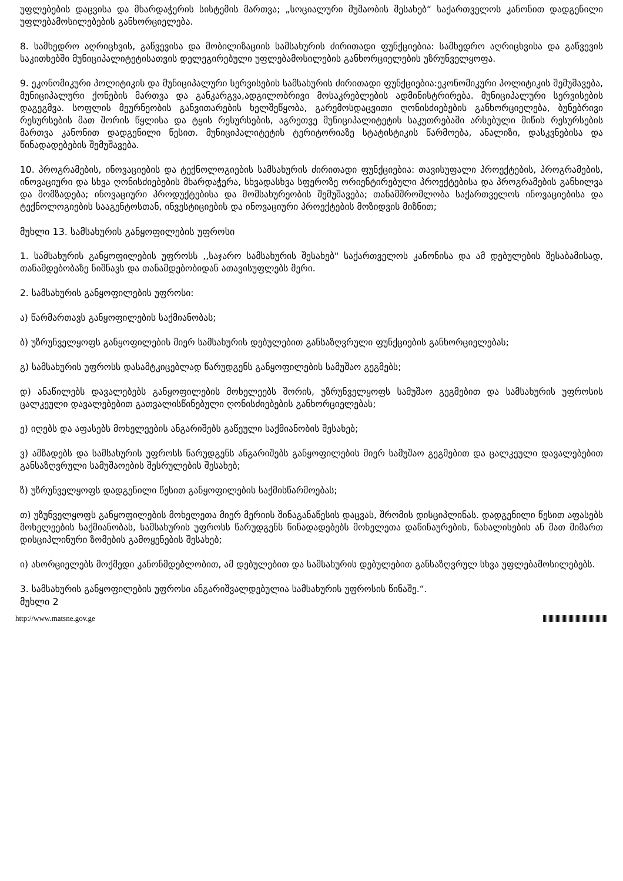უფლებების დაცვისა და მხარდაჭერის სისტემის მართვა; „სოციალური მუშაობის შესახებ“ საქართველოს კანონით დადგენილი უფლებამოსილებების განხორციელება.
8. სამხედრო აღრიცხვის, გაწვევისა და მობილიზაციის სამსახურის ძირითადი ფუნქციებია: სამხედრო აღრიცხვისა და გაწვევის საკითხებში მუნიციპალიტეტისათვის დელეგირებული უფლებამოსილების განხორციელების უზრუნველყოფა.
9. ეკონომიკური პოლიტიკის და მუნიციპალური სერვისების სამსახურის ძირითადი ფუნქციებია:ეკონომიკური პოლიტიკის შემუშავება, მუნიციპალური ქონების მართვა და განკარგვა,ადგილობრივი მოსაკრებლების ადმინისტრირება. მუნიციპალური სერვისების დაგეგმვა. სოფლის მეურნეობის განვითარების ხელშეწყობა, გარემოსდაცვითი ღონისძიებების განხორციელება, ბუნებრივი რესურსების მათ შორის წყლისა და ტყის რესურსების, აგრეთვე მუნიციპალიტეტის საკუთრებაში არსებული მიწის რესურსების მართვა კანონით დადგენილი წესით. მუნიციპალიტეტის ტერიტორიაზე სტატისტიკის წარმოება, ანალიზი, დასკვნებისა და წინადადებების შემუშავება.
10. პროგრამების, ინოვაციების და ტექნოლოგიების სამსახურის ძირითადი ფუნქციებია: თავისუფალი პროექტების, პროგრამების, ინოვაციური და სხვა ღონისძიებების მხარდაჭერა, სხვადასხვა სფეროზე ორიენტირებული პროექტებისა და პროგრამების განხილვა და მომზადება; ინოვაციური პროდუქტებისა და მომსახურეობის შემუშავება; თანამშრომლობა საქართველოს ინოვაციებისა და ტექნოლოგიების სააგენტოსთან, ინვესტიციების და ინოვაციური პროექტების მოზიდვის მიზნით;
მუხლი 13. სამსახურის განყოფილების უფროსი
1. სამსახურის განყოფილების უფროსს ,,საჯარო სამსახურის შესახებ" საქართველოს კანონისა და ამ დებულების შესაბამისად, თანამდებობაზე ნიშნავს და თანამდებობიდან ათავისუფლებს მერი.
2. სამსახურის განყოფილების უფროსი:
ა) წარმართავს განყოფილების საქმიანობას;
ბ) უზრუნველყოფს განყოფილების მიერ სამსახურის დებულებით განსაზღვრული ფუნქციების განხორციელებას;
გ) სამსახურის უფროსს დასამტკიცებლად წარუდგენს განყოფილების სამუშაო გეგმებს;
დ) ანაწილებს დავალებებს განყოფილების მოხელეებს შორის, უზრუნველყოფს სამუშაო გეგმებით და სამსახურის უფროსის ცალკეული დავალებებით გათვალისწინებული ღონისძიებების განხორციელებას;
ე) იღებს და აფასებს მოხელეების ანგარიშებს გაწეული საქმიანობის შესახებ;
ვ) ამზადებს და სამსახურის უფროსს წარუდგენს ანგარიშებს განყოფილების მიერ სამუშაო გეგმებით და ცალკეული დავალებებით განსაზღვრული სამუშაოების შესრულების შესახებ;
ზ) უზრუნველყოფს დადგენილი წესით განყოფილების საქმისწარმოებას;
თ) უზუნველყოფს განყოფილების მოხელეთა მიერ მერიის შინაგანაწესის დაცვას, შრომის დისციპლინას. დადგენილი წესით აფასებს მოხელეების საქმიანობას, სამსახურის უფროსს წარუდგენს წინადადებებს მოხელეთა დაწინაურების, წახალისების ან მათ მიმართ დისციპლინური ზომების გამოყენების შესახებ;
ი) ახორციელებს მოქმედი კანონმდებლობით, ამ დებულებით და სამსახურის დებულებით განსაზღვრულ სხვა უფლებამოსილებებს.
3. სამსახურის განყოფილების უფროსი ანგარიშვალდებულია სამსახურის უფროსის წინაშე.“.
მუხლი 2
http://www.matsne.gov.ge